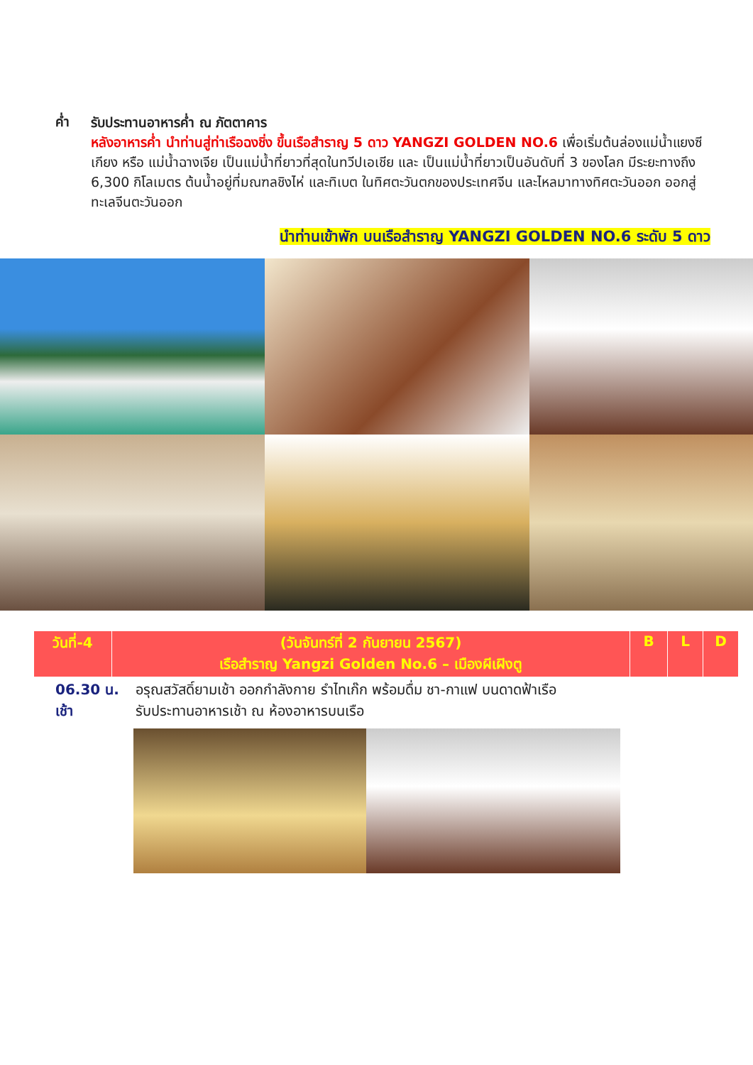ค่ำ
รับประทานอาหารค่ำ ณ ภัตตาคาร
หลังอาหารค่ำ นำท่านสู่ท่าเรือฉงชิ่ง ขึ้นเรือสำราญ 5 ดาว YANGZI GOLDEN NO.6 เพื่อเริ่มต้นล่องแม่น้ำแยงซีเกียง หรือ แม่น้ำฉางเจีย เป็นแม่น้ำที่ยาวที่สุดในทวีปเอเชีย และ เป็นแม่น้ำที่ยาวเป็นอันดับที่ 3 ของโลก มีระยะทางถึง 6,300 กิโลเมตร ต้นน้ำอยู่ที่มณฑลชิงไห่ และทิเบต ในทิศตะวันตกของประเทศจีน และไหลมาทางทิศตะวันออก ออกสู่ทะเลจีนตะวันออก
นำท่านเข้าพัก บนเรือสำราญ YANGZI GOLDEN NO.6 ระดับ 5 ดาว
| วันที่-4 | (วันจันทร์ที่ 2 กันยายน 2567) เรือสำราญ Yangzi Golden No.6 – เมืองผีเฝิงตู | B | L | D |
06.30 น.
เช้า
อรุณสวัสดิ์ยามเช้า ออกกำลังกาย รำไทเก๊ก พร้อมดื่ม ชา-กาแฟ บนดาดฟ้าเรือ
รับประทานอาหารเช้า ณ ห้องอาหารบนเรือ